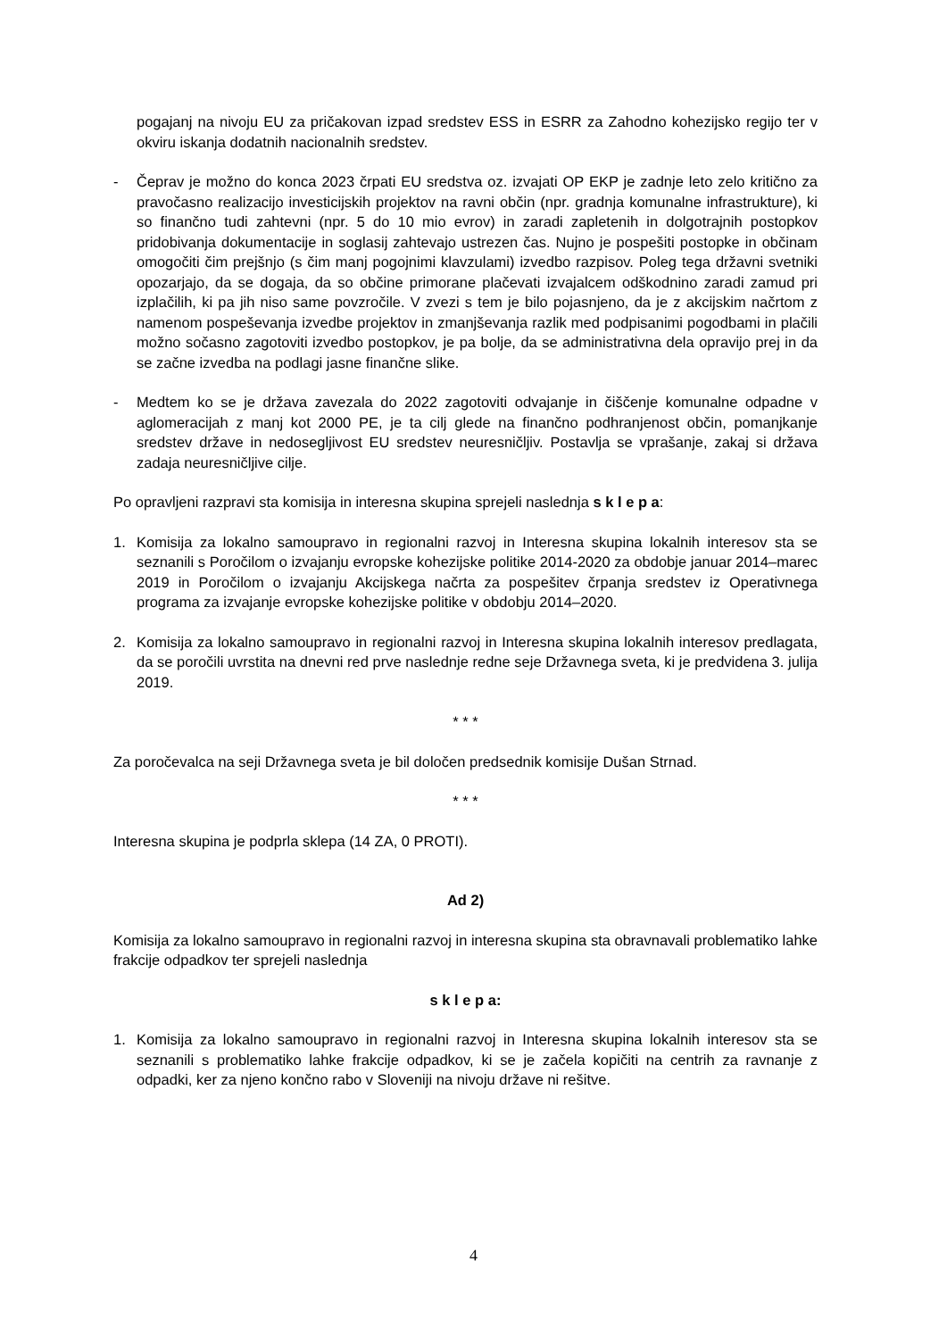pogajanj na nivoju EU za pričakovan izpad sredstev ESS in ESRR za Zahodno kohezijsko regijo ter v okviru iskanja dodatnih nacionalnih sredstev.
- Čeprav je možno do konca 2023 črpati EU sredstva oz. izvajati OP EKP je zadnje leto zelo kritično za pravočasno realizacijo investicijskih projektov na ravni občin (npr. gradnja komunalne infrastrukture), ki so finančno tudi zahtevni (npr. 5 do 10 mio evrov) in zaradi zapletenih in dolgotrajnih postopkov pridobivanja dokumentacije in soglasij zahtevajo ustrezen čas. Nujno je pospešiti postopke in občinam omogočiti čim prejšnjo (s čim manj pogojnimi klavzulami) izvedbo razpisov. Poleg tega državni svetniki opozarjajo, da se dogaja, da so občine primorane plačevati izvajalcem odškodnino zaradi zamud pri izplačilih, ki pa jih niso same povzročile. V zvezi s tem je bilo pojasnjeno, da je z akcijskim načrtom z namenom pospeševanja izvedbe projektov in zmanjševanja razlik med podpisanimi pogodbami in plačili možno sočasno zagotoviti izvedbo postopkov, je pa bolje, da se administrativna dela opravijo prej in da se začne izvedba na podlagi jasne finančne slike.
- Medtem ko se je država zavezala do 2022 zagotoviti odvajanje in čiščenje komunalne odpadne v aglomeracijah z manj kot 2000 PE, je ta cilj glede na finančno podhranjenost občin, pomanjkanje sredstev države in nedosegljivost EU sredstev neuresničljiv. Postavlja se vprašanje, zakaj si država zadaja neuresničljive cilje.
Po opravljeni razpravi sta komisija in interesna skupina sprejeli naslednja s k l e p a:
1. Komisija za lokalno samoupravo in regionalni razvoj in Interesna skupina lokalnih interesov sta se seznanili s Poročilom o izvajanju evropske kohezijske politike 2014-2020 za obdobje januar 2014–marec 2019 in Poročilom o izvajanju Akcijskega načrta za pospešitev črpanja sredstev iz Operativnega programa za izvajanje evropske kohezijske politike v obdobju 2014–2020.
2. Komisija za lokalno samoupravo in regionalni razvoj in Interesna skupina lokalnih interesov predlagata, da se poročili uvrstita na dnevni red prve naslednje redne seje Državnega sveta, ki je predvidena 3. julija 2019.
* * *
Za poročevalca na seji Državnega sveta je bil določen predsednik komisije Dušan Strnad.
* * *
Interesna skupina je podprla sklepa (14 ZA, 0 PROTI).
Ad 2)
Komisija za lokalno samoupravo in regionalni razvoj in interesna skupina sta obravnavali problematiko lahke frakcije odpadkov ter sprejeli naslednja
s k l e p a:
1. Komisija za lokalno samoupravo in regionalni razvoj in Interesna skupina lokalnih interesov sta se seznanili s problematiko lahke frakcije odpadkov, ki se je začela kopičiti na centrih za ravnanje z odpadki, ker za njeno končno rabo v Sloveniji na nivoju države ni rešitve.
4